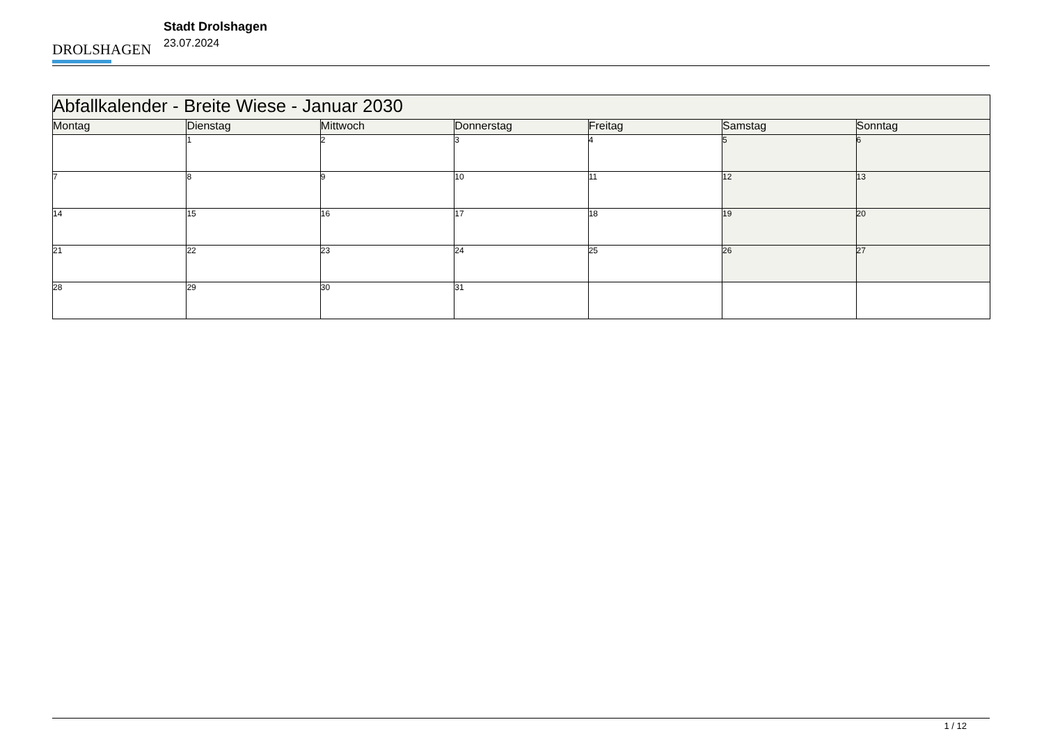DROLSHAGEN
Stadt Drolshagen
23.07.2024
| Abfallkalender - Breite Wiese - Januar 2030 | | | | | | |
| --- | --- | --- | --- | --- | --- | --- |
| Montag | Dienstag | Mittwoch | Donnerstag | Freitag | Samstag | Sonntag |
| | 1 | 2 | 3 | 4 | 5 | 6 |
| 7 | 8 | 9 | 10 | 11 | 12 | 13 |
| 14 | 15 | 16 | 17 | 18 | 19 | 20 |
| 21 | 22 | 23 | 24 | 25 | 26 | 27 |
| 28 | 29 | 30 | 31 | | | |
1 / 12